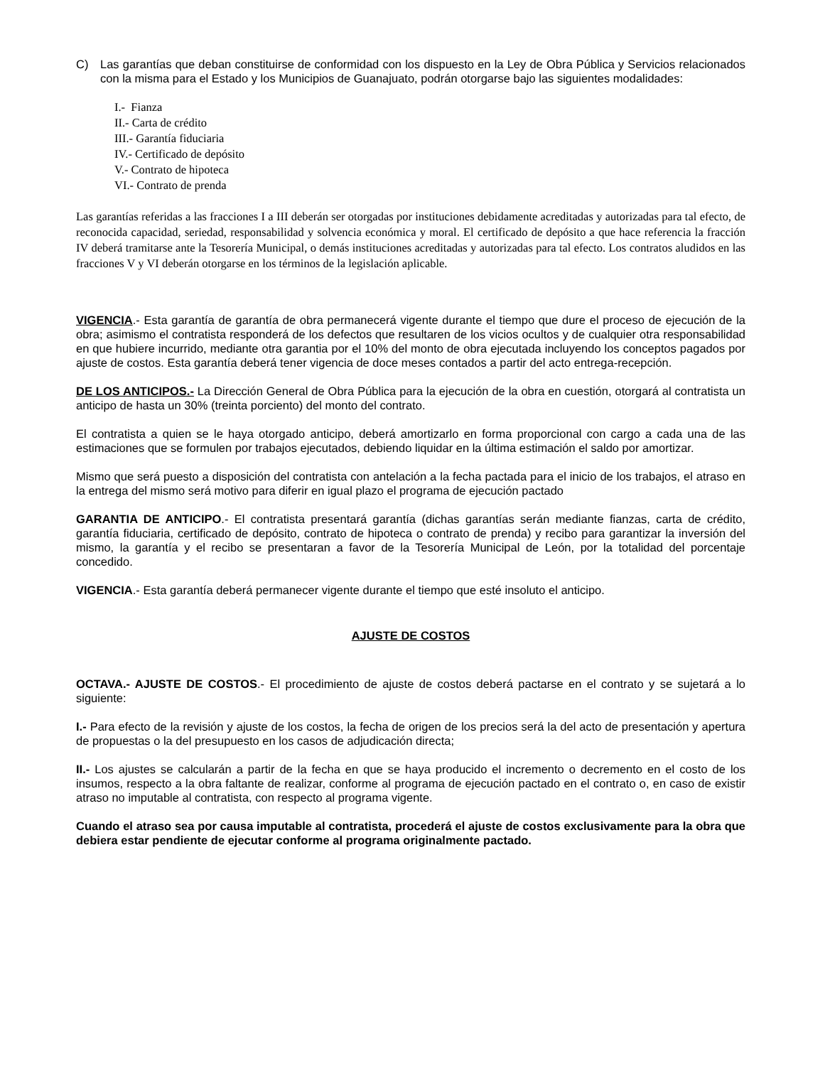C) Las garantías que deban constituirse de conformidad con los dispuesto en la Ley de Obra Pública y Servicios relacionados con la misma para el Estado y los Municipios de Guanajuato, podrán otorgarse bajo las siguientes modalidades:
I.- Fianza
II.- Carta de crédito
III.- Garantía fiduciaria
IV.- Certificado de depósito
V.- Contrato de hipoteca
VI.- Contrato de prenda
Las garantías referidas a las fracciones I a III deberán ser otorgadas por instituciones debidamente acreditadas y autorizadas para tal efecto, de reconocida capacidad, seriedad, responsabilidad y solvencia económica y moral. El certificado de depósito a que hace referencia la fracción IV deberá tramitarse ante la Tesorería Municipal, o demás instituciones acreditadas y autorizadas para tal efecto. Los contratos aludidos en las fracciones V y VI deberán otorgarse en los términos de la legislación aplicable.
VIGENCIA.- Esta garantía de garantía de obra permanecerá vigente durante el tiempo que dure el proceso de ejecución de la obra; asimismo el contratista responderá de los defectos que resultaren de los vicios ocultos y de cualquier otra responsabilidad en que hubiere incurrido, mediante otra garantia por el 10% del monto de obra ejecutada incluyendo los conceptos pagados por ajuste de costos. Esta garantía deberá tener vigencia de doce meses contados a partir del acto entrega-recepción.
DE LOS ANTICIPOS.- La Dirección General de Obra Pública para la ejecución de la obra en cuestión, otorgará al contratista un anticipo de hasta un 30% (treinta porciento) del monto del contrato.
El contratista a quien se le haya otorgado anticipo, deberá amortizarlo en forma proporcional con cargo a cada una de las estimaciones que se formulen por trabajos ejecutados, debiendo liquidar en la última estimación el saldo por amortizar.
Mismo que será puesto a disposición del contratista con antelación a la fecha pactada para el inicio de los trabajos, el atraso en la entrega del mismo será motivo para diferir en igual plazo el programa de ejecución pactado
GARANTIA DE ANTICIPO.- El contratista presentará garantía (dichas garantías serán mediante fianzas, carta de crédito, garantía fiduciaria, certificado de depósito, contrato de hipoteca o contrato de prenda) y recibo para garantizar la inversión del mismo, la garantía y el recibo se presentaran a favor de la Tesorería Municipal de León, por la totalidad del porcentaje concedido.
VIGENCIA.- Esta garantía deberá permanecer vigente durante el tiempo que esté insoluto el anticipo.
AJUSTE DE COSTOS
OCTAVA.- AJUSTE DE COSTOS.- El procedimiento de ajuste de costos deberá pactarse en el contrato y se sujetará a lo siguiente:
I.- Para efecto de la revisión y ajuste de los costos, la fecha de origen de los precios será la del acto de presentación y apertura de propuestas o la del presupuesto en los casos de adjudicación directa;
II.- Los ajustes se calcularán a partir de la fecha en que se haya producido el incremento o decremento en el costo de los insumos, respecto a la obra faltante de realizar, conforme al programa de ejecución pactado en el contrato o, en caso de existir atraso no imputable al contratista, con respecto al programa vigente.
Cuando el atraso sea por causa imputable al contratista, procederá el ajuste de costos exclusivamente para la obra que debiera estar pendiente de ejecutar conforme al programa originalmente pactado.